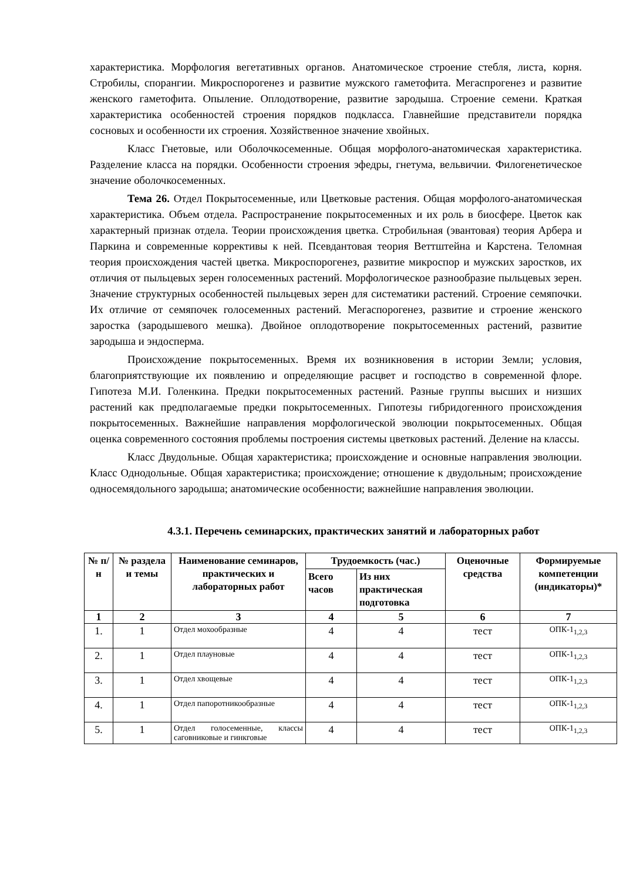характеристика. Морфология вегетативных органов. Анатомическое строение стебля, листа, корня. Стробилы, спорангии. Микроспорогенез и развитие мужского гаметофита. Мегаспрогенез и развитие женского гаметофита. Опыление. Оплодотворение, развитие зародыша. Строение семени. Краткая характеристика особенностей строения порядков подкласса. Главнейшие представители порядка сосновых и особенности их строения. Хозяйственное значение хвойных.
Класс Гнетовые, или Оболочкосеменные. Общая морфолого-анатомическая характеристика. Разделение класса на порядки. Особенности строения эфедры, гнетума, вельвичии. Филогенетическое значение оболочкосеменных.
Тема 26. Отдел Покрытосеменные, или Цветковые растения. Общая морфолого-анатомическая характеристика. Объем отдела. Распространение покрытосеменных и их роль в биосфере. Цветок как характерный признак отдела. Теории происхождения цветка. Стробильная (эвантовая) теория Арбера и Паркина и современные коррективы к ней. Псевдантовая теория Веттштейна и Карстена. Теломная теория происхождения частей цветка. Микроспорогенез, развитие микроспор и мужских заростков, их отличия от пыльцевых зерен голосеменных растений. Морфологическое разнообразие пыльцевых зерен. Значение структурных особенностей пыльцевых зерен для систематики растений. Строение семяпочки. Их отличие от семяпочек голосеменных растений. Мегаспорогенез, развитие и строение женского заростка (зародышевого мешка). Двойное оплодотворение покрытосеменных растений, развитие зародыша и эндосперма.
Происхождение покрытосеменных. Время их возникновения в истории Земли; условия, благоприятствующие их появлению и определяющие расцвет и господство в современной флоре. Гипотеза М.И. Голенкина. Предки покрытосеменных растений. Разные группы высших и низших растений как предполагаемые предки покрытосеменных. Гипотезы гибридогенного происхождения покрытосеменных. Важнейшие направления морфологической эволюции покрытосеменных. Общая оценка современного состояния проблемы построения системы цветковых растений. Деление на классы.
Класс Двудольные. Общая характеристика; происхождение и основные направления эволюции. Класс Однодольные. Общая характеристика; происхождение; отношение к двудольным; происхождение односемядольного зародыша; анатомические особенности; важнейшие направления эволюции.
4.3.1. Перечень семинарских, практических занятий и лабораторных работ
| № п/н | № раздела и темы | Наименование семинаров, практических и лабораторных работ | Трудоемкость (час.) | | Оценочные средства | Формируемые компетенции (индикаторы)* |
| --- | --- | --- | --- | --- | --- | --- |
| | | | Всего часов | Из них практическая подготовка | | |
| 1 | 2 | 3 | 4 | 5 | 6 | 7 |
| 1. | 1 | Отдел мохообразные | 4 | 4 | тест | ОПК-1<sub>1,2,3</sub> |
| 2. | 1 | Отдел плауновые | 4 | 4 | тест | ОПК-1<sub>1,2,3</sub> |
| 3. | 1 | Отдел хвощевые | 4 | 4 | тест | ОПК-1<sub>1,2,3</sub> |
| 4. | 1 | Отдел папоротникообразные | 4 | 4 | тест | ОПК-1<sub>1,2,3</sub> |
| 5. | 1 | Отдел голосеменные, классы саговниковые и гинкговые | 4 | 4 | тест | ОПК-1<sub>1,2,3</sub> |